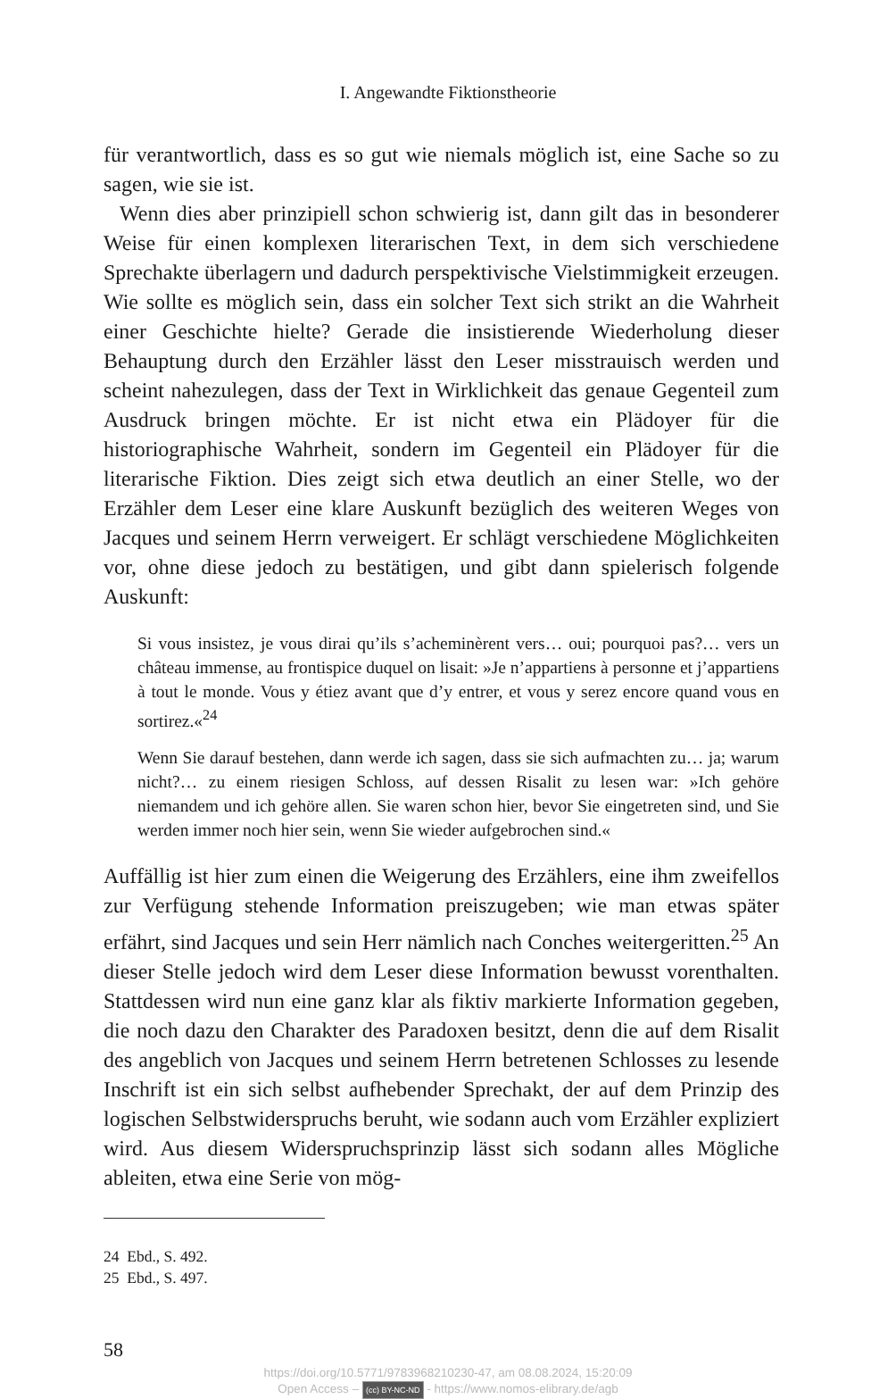I. Angewandte Fiktionstheorie
für verantwortlich, dass es so gut wie niemals möglich ist, eine Sache so zu sagen, wie sie ist.
Wenn dies aber prinzipiell schon schwierig ist, dann gilt das in besonderer Weise für einen komplexen literarischen Text, in dem sich verschiedene Sprechakte überlagern und dadurch perspektivische Vielstimmigkeit erzeugen. Wie sollte es möglich sein, dass ein solcher Text sich strikt an die Wahrheit einer Geschichte hielte? Gerade die insistierende Wiederholung dieser Behauptung durch den Erzähler lässt den Leser misstrauisch werden und scheint nahezulegen, dass der Text in Wirklichkeit das genaue Gegenteil zum Ausdruck bringen möchte. Er ist nicht etwa ein Plädoyer für die historiographische Wahrheit, sondern im Gegenteil ein Plädoyer für die literarische Fiktion. Dies zeigt sich etwa deutlich an einer Stelle, wo der Erzähler dem Leser eine klare Auskunft bezüglich des weiteren Weges von Jacques und seinem Herrn verweigert. Er schlägt verschiedene Möglichkeiten vor, ohne diese jedoch zu bestätigen, und gibt dann spielerisch folgende Auskunft:
Si vous insistez, je vous dirai qu’ils s’acheminèrent vers… oui; pourquoi pas?… vers un château immense, au frontispice duquel on lisait: »Je n’appartiens à personne et j’appartiens à tout le monde. Vous y étiez avant que d’y entrer, et vous y serez encore quand vous en sortirez.«<sup>24</sup>
Wenn Sie darauf bestehen, dann werde ich sagen, dass sie sich aufmachten zu… ja; warum nicht?… zu einem riesigen Schloss, auf dessen Risalit zu lesen war: »Ich gehöre niemandem und ich gehöre allen. Sie waren schon hier, bevor Sie eingetreten sind, und Sie werden immer noch hier sein, wenn Sie wieder aufgebrochen sind.«
Auffällig ist hier zum einen die Weigerung des Erzählers, eine ihm zweifellos zur Verfügung stehende Information preiszugeben; wie man etwas später erfährt, sind Jacques und sein Herr nämlich nach Conches weitergeritten.<sup>25</sup> An dieser Stelle jedoch wird dem Leser diese Information bewusst vorenthalten. Stattdessen wird nun eine ganz klar als fiktiv markierte Information gegeben, die noch dazu den Charakter des Paradoxen besitzt, denn die auf dem Risalit des angeblich von Jacques und seinem Herrn betretenen Schlosses zu lesende Inschrift ist ein sich selbst aufhebender Sprechakt, der auf dem Prinzip des logischen Selbstwiderspruchs beruht, wie sodann auch vom Erzähler expliziert wird. Aus diesem Widerspruchsprinzip lässt sich sodann alles Mögliche ableiten, etwa eine Serie von mög-
24 Ebd., S. 492.
25 Ebd., S. 497.
58
https://doi.org/10.5771/9783968210230-47, am 08.08.2024, 15:20:09
Open Access – (cc) BY-NC-ND - https://www.nomos-elibrary.de/agb